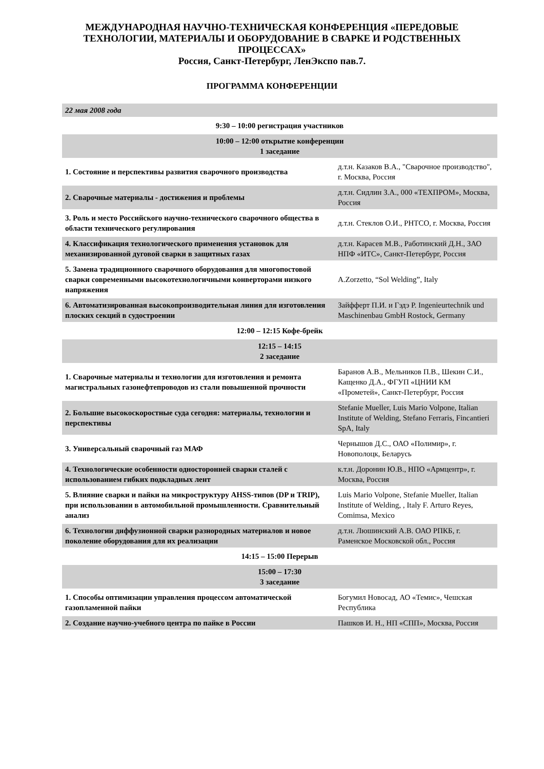МЕЖДУНАРОДНАЯ НАУЧНО-ТЕХНИЧЕСКАЯ КОНФЕРЕНЦИЯ «ПЕРЕДОВЫЕ ТЕХНОЛОГИИ, МАТЕРИАЛЫ И ОБОРУДОВАНИЕ В СВАРКЕ И РОДСТВЕННЫХ ПРОЦЕССАХ»
Россия, Санкт-Петербург, ЛенЭкспо пав.7.
ПРОГРАММА КОНФЕРЕНЦИИ
| 22 мая 2008 года | |
| 9:30 – 10:00 регистрация участников | |
| 10:00 – 12:00 открытие конференции 1 заседание | |
| 1. Состояние и перспективы развития сварочного производства | д.т.н. Казаков В.А., "Сварочное производство", г. Москва, Россия |
| 2. Сварочные материалы - достижения и проблемы | д.т.н. Сидлин З.А., 000 «ТЕХПРОМ», Москва, Россия |
| 3. Роль и место Российского научно-технического сварочного общества в области технического регулирования | д.т.н. Стеклов О.И., РНТСО, г. Москва, Россия |
| 4. Классификация технологического применения установок для механизированной дуговой сварки в защитных газах | д.т.н. Карасев М.В., Работинский Д.Н., ЗАО НПФ «ИТС», Санкт-Петербург, Россия |
| 5. Замена традиционного сварочного оборудования для многопостовой сварки современными высокотехнологичными конверторами низкого напряжения | A.Zorzetto, “Sol Welding”, Italy |
| 6. Автоматизированная высокопроизводительная линия для изготовления плоских секций в судостроении | Зайфферт П.И. и Гэдэ Р. Ingenieurtechnik und Maschinenbau GmbH Rostock, Germany |
| 12:00 – 12:15 Кофе-брейк | |
| 12:15 – 14:15 2 заседание | |
| 1. Сварочные материалы и технологии для изготовления и ремонта магистральных газонефтепроводов из стали повышенной прочности | Баранов А.В., Мельников П.В., Шекин С.И., Кащенко Д.А., ФГУП «ЦНИИ КМ «Прометей», Санкт-Петербург, Россия |
| 2. Большие высокоскоростные суда сегодня: материалы, технологии и перспективы | Stefanie Mueller, Luis Mario Volpone, Italian Institute of Welding, Stefano Ferraris, Fincantieri SpA, Italy |
| 3. Универсальный сварочный газ МАФ | Чернышов Д.С., ОАО «Полимир», г. Новополоцк, Беларусь |
| 4. Технологические особенности односторонней сварки сталей с использованием гибких подкладных лент | к.т.н. Доронин Ю.В., НПО «Армцентр», г. Москва, Россия |
| 5. Влияние сварки и пайки на микроструктуру AHSS-типов (DP и TRIP), при использовании в автомобильной промышленности. Сравнительный анализ | Luis Mario Volpone, Stefanie Mueller, Italian Institute of Welding, , Italy F. Arturo Reyes, Comimsa, Mexico |
| 6. Технологии диффузионной сварки разнородных материалов и новое поколение оборудования для их реализации | д.т.н. Люшинский А.В. ОАО РПКБ, г. Раменское Московской обл., Россия |
| 14:15 – 15:00 Перерыв | |
| 15:00 – 17:30 3 заседание | |
| 1. Способы оптимизации управления процессом автоматической газопламенной пайки | Богумил Новосад, АО «Темис», Чешская Республика |
| 2. Создание научно-учебного центра по пайке в России | Пашков И. Н., НП «СПП», Москва, Россия |